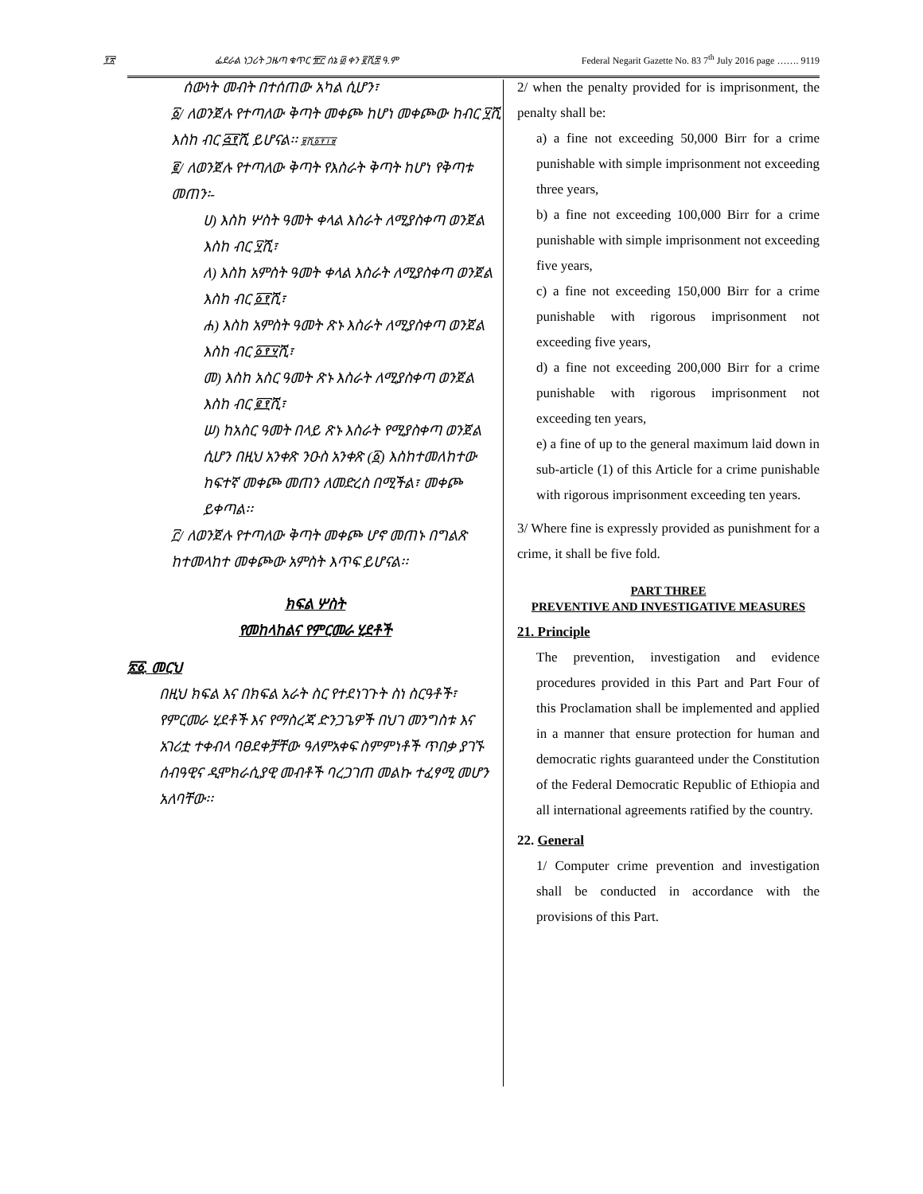፻፳
ፌደራል ነጋሪት ጋዜጣ ቁጥር ፹፫ ሰኔ ፴ ቀን ፪ሺ፰ ዓ.ም
Federal Negarit Gazette No. 83 7<sup>th</sup> July 2016 page ……. 9119
ሰውነት መብት በተሰጠው አካል ሲሆን፣
፩/ ለወንጀሉ የተጣለው ቅጣት መቀጮ ከሆነ መቀጮው ከብር ፶ሺ እስከ ብር ፭፻ሺ ይሆናል፡፡ ፱ሺ፩፻፲፱
፪/ ለወንጀሉ የተጣለው ቅጣት የእስራት ቅጣት ከሆነ የቅጣቱ መጠን፡-
ሀ) እስከ ሦስት ዓመት ቀላል እስራት ለሚያስቀጣ ወንጀል እስከ ብር ፶ሺ፣
ለ) እስከ አምስት ዓመት ቀላል እስራት ለሚያስቀጣ ወንጀል እስከ ብር ፩፻ሺ፣
ሐ) እስከ አምስት ዓመት ጽኑ እስራት ለሚያስቀጣ ወንጀል እስከ ብር ፩፻፶ሺ፣
መ) እስከ አስር ዓመት ጽኑ እስራት ለሚያስቀጣ ወንጀል እስከ ብር ፪፻ሺ፣
ሠ) ከአስር ዓመት በላይ ጽኑ እስራት የሚያስቀጣ ወንጀል ሲሆን በዚህ አንቀጽ ንዑስ አንቀጽ (፩) እስከተመለከተው ከፍተኛ መቀጮ መጠን ለመድረስ በሚችል፣ መቀጮ ይቀጣል፡፡
፫/ ለወንጀሉ የተጣለው ቅጣት መቀጮ ሆኖ መጠኑ በግልጽ ከተመላከተ መቀጮው አምስት እጥፍ ይሆናል፡፡
ክፍል ሦስት
የመከላከልና የምርመራ ሂደቶች
፳፩. መርህ
በዚህ ክፍል እና በክፍል አራት ስር የተደነገጉት ስነ ስርዓቶች፣ የምርመራ ሂደቶች እና የማስረጃ ድንጋጌዎች በህገ መንግስቱ እና አገሪቷ ተቀብላ ባፀደቀቻቸው ዓለምአቀፍ ስምምነቶች ጥበቃ ያገኙ ሰብዓዊና ዲሞክራሲያዊ መብቶች ባረጋገጠ መልኩ ተፈፃሚ መሆን አለባቸው፡፡
2/ when the penalty provided for is imprisonment, the penalty shall be:
a) a fine not exceeding 50,000 Birr for a crime punishable with simple imprisonment not exceeding three years,
b) a fine not exceeding 100,000 Birr for a crime punishable with simple imprisonment not exceeding five years,
c) a fine not exceeding 150,000 Birr for a crime punishable with rigorous imprisonment not exceeding five years,
d) a fine not exceeding 200,000 Birr for a crime punishable with rigorous imprisonment not exceeding ten years,
e) a fine of up to the general maximum laid down in sub-article (1) of this Article for a crime punishable with rigorous imprisonment exceeding ten years.
3/ Where fine is expressly provided as punishment for a crime, it shall be five fold.
PART THREE
PREVENTIVE AND INVESTIGATIVE MEASURES
21. Principle
The prevention, investigation and evidence procedures provided in this Part and Part Four of this Proclamation shall be implemented and applied in a manner that ensure protection for human and democratic rights guaranteed under the Constitution of the Federal Democratic Republic of Ethiopia and all international agreements ratified by the country.
22. General
1/ Computer crime prevention and investigation shall be conducted in accordance with the provisions of this Part.